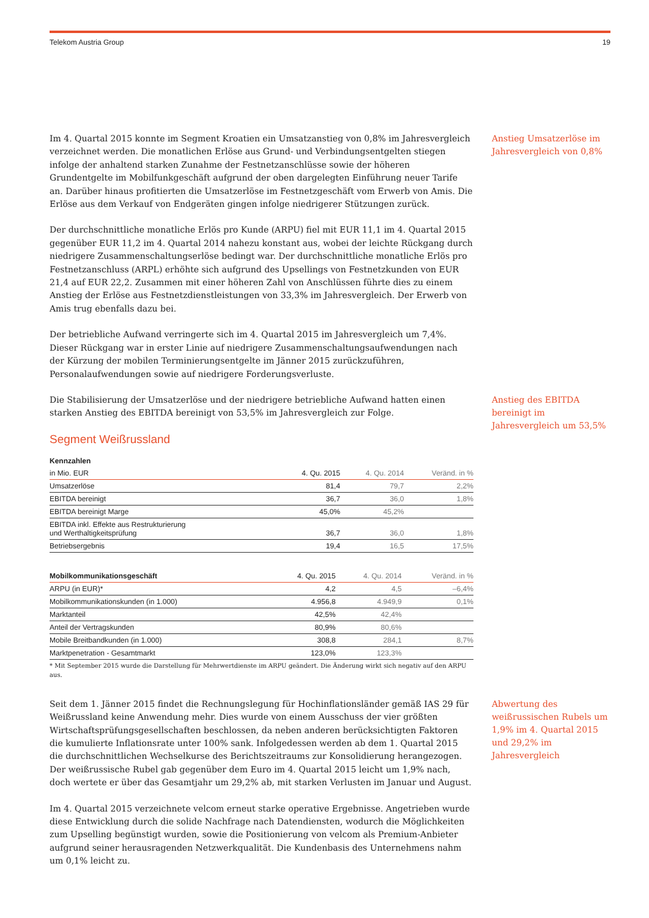Telekom Austria Group 19
Im 4. Quartal 2015 konnte im Segment Kroatien ein Umsatzanstieg von 0,8% im Jahresvergleich verzeichnet werden. Die monatlichen Erlöse aus Grund- und Verbindungsentgelten stiegen infolge der anhaltend starken Zunahme der Festnetzanschlüsse sowie der höheren Grundentgelte im Mobilfunkgeschäft aufgrund der oben dargelegten Einführung neuer Tarife an. Darüber hinaus profitierten die Umsatzerlöse im Festnetzgeschäft vom Erwerb von Amis. Die Erlöse aus dem Verkauf von Endgeräten gingen infolge niedrigerer Stützungen zurück.
Der durchschnittliche monatliche Erlös pro Kunde (ARPU) fiel mit EUR 11,1 im 4. Quartal 2015 gegenüber EUR 11,2 im 4. Quartal 2014 nahezu konstant aus, wobei der leichte Rückgang durch niedrigere Zusammenschaltungserlöse bedingt war. Der durchschnittliche monatliche Erlös pro Festnetzanschluss (ARPL) erhöhte sich aufgrund des Upsellings von Festnetzkunden von EUR 21,4 auf EUR 22,2. Zusammen mit einer höheren Zahl von Anschlüssen führte dies zu einem Anstieg der Erlöse aus Festnetzdienstleistungen von 33,3% im Jahresvergleich. Der Erwerb von Amis trug ebenfalls dazu bei.
Der betriebliche Aufwand verringerte sich im 4. Quartal 2015 im Jahresvergleich um 7,4%. Dieser Rückgang war in erster Linie auf niedrigere Zusammenschaltungsaufwendungen nach der Kürzung der mobilen Terminierungsentgelte im Jänner 2015 zurückzuführen, Personalaufwendungen sowie auf niedrigere Forderungsverluste.
Anstieg Umsatzerlöse im Jahresvergleich von 0,8%
Die Stabilisierung der Umsatzerlöse und der niedrigere betriebliche Aufwand hatten einen starken Anstieg des EBITDA bereinigt von 53,5% im Jahresvergleich zur Folge.
Segment Weißrussland
| Kennzahlen | | | |
| --- | --- | --- | --- |
| in Mio. EUR | 4. Qu. 2015 | 4. Qu. 2014 | Veränd. in % |
| Umsatzerlöse | 81,4 | 79,7 | 2,2% |
| EBITDA bereinigt | 36,7 | 36,0 | 1,8% |
| EBITDA bereinigt Marge | 45,0% | 45,2% | |
| EBITDA inkl. Effekte aus Restrukturierung und Werthaltigkeitsprüfung | 36,7 | 36,0 | 1,8% |
| Betriebsergebnis | 19,4 | 16,5 | 17,5% |
| Mobilkommunikationsgeschäft | 4. Qu. 2015 | 4. Qu. 2014 | Veränd. in % |
| --- | --- | --- | --- |
| ARPU (in EUR)* | 4,2 | 4,5 | –6,4% |
| Mobilkommunikationskunden (in 1.000) | 4.956,8 | 4.949,9 | 0,1% |
| Marktanteil | 42,5% | 42,4% | |
| Anteil der Vertragskunden | 80,9% | 80,6% | |
| Mobile Breitbandkunden (in 1.000) | 308,8 | 284,1 | 8,7% |
| Marktpenetration - Gesamtmarkt | 123,0% | 123,3% | |
* Mit September 2015 wurde die Darstellung für Mehrwertdienste im ARPU geändert. Die Änderung wirkt sich negativ auf den ARPU aus.
Anstieg des EBITDA bereinigt im Jahresvergleich um 53,5%
Seit dem 1. Jänner 2015 findet die Rechnungslegung für Hochinflationsländer gemäß IAS 29 für Weißrussland keine Anwendung mehr. Dies wurde von einem Ausschuss der vier größten Wirtschaftsprüfungsgesellschaften beschlossen, da neben anderen berücksichtigten Faktoren die kumulierte Inflationsrate unter 100% sank. Infolgedessen werden ab dem 1. Quartal 2015 die durchschnittlichen Wechselkurse des Berichtszeitraums zur Konsolidierung herangezogen. Der weißrussische Rubel gab gegenüber dem Euro im 4. Quartal 2015 leicht um 1,9% nach, doch wertete er über das Gesamtjahr um 29,2% ab, mit starken Verlusten im Januar und August.
Im 4. Quartal 2015 verzeichnete velcom erneut starke operative Ergebnisse. Angetrieben wurde diese Entwicklung durch die solide Nachfrage nach Datendiensten, wodurch die Möglichkeiten zum Upselling begünstigt wurden, sowie die Positionierung von velcom als Premium-Anbieter aufgrund seiner herausragenden Netzwerkqualität. Die Kundenbasis des Unternehmens nahm um 0,1% leicht zu.
Abwertung des weißrussischen Rubels um 1,9% im 4. Quartal 2015 und 29,2% im Jahresvergleich